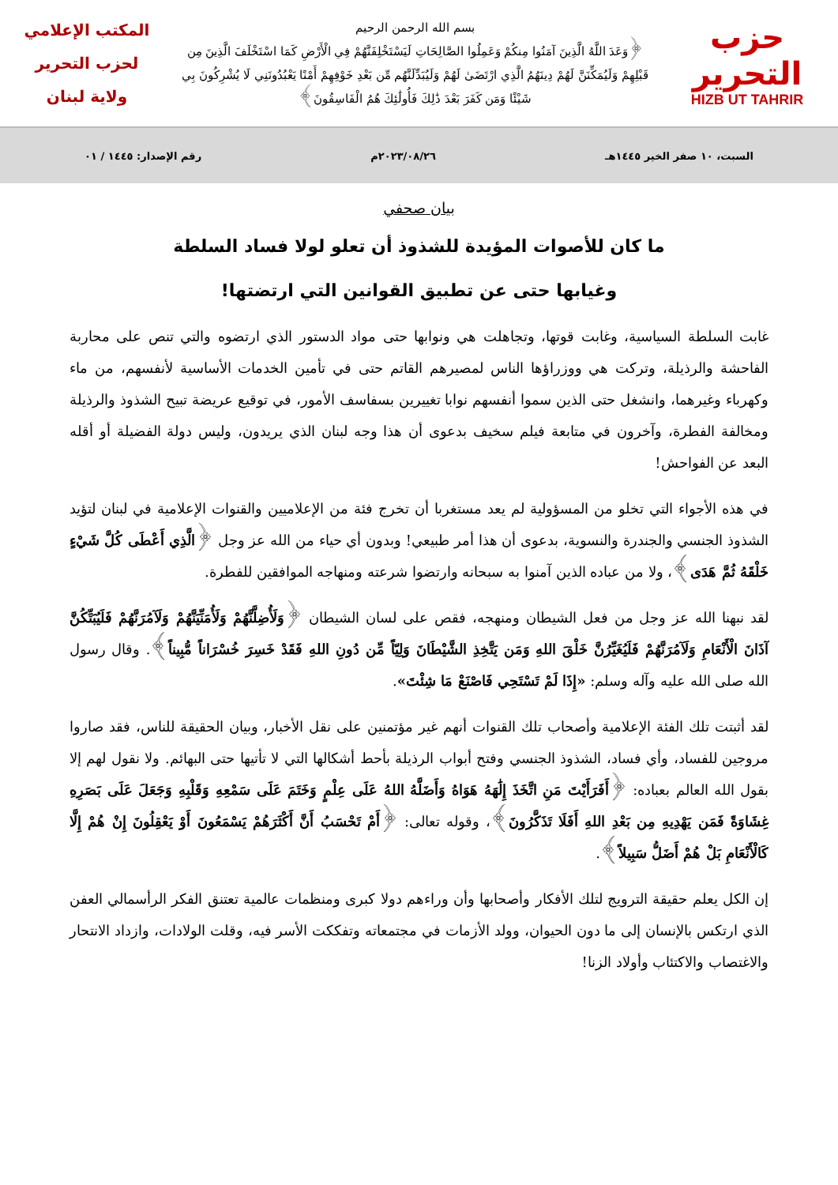حزب التحرير
HIZB UT TAHRIR
بسم الله الرحمن الرحيم
﴿وَعَدَ اللَّهُ الَّذِينَ آمَنُوا مِنكُمْ وَعَمِلُوا الصَّالِحَاتِ لَيَسْتَخْلِفَنَّهُمْ فِي الْأَرْضِ كَمَا اسْتَخْلَفَ الَّذِينَ مِن قَبْلِهِمْ وَلَيُمَكِّنَنَّ لَهُمْ دِينَهُمُ الَّذِي ارْتَضَىٰ لَهُمْ وَلَيُبَدِّلَنَّهُم مِّن بَعْدِ خَوْفِهِمْ أَمْنًا يَعْبُدُونَنِي لَا يُشْرِكُونَ بِي شَيْئًا وَمَن كَفَرَ بَعْدَ ذَٰلِكَ فَأُولَٰئِكَ هُمُ الْفَاسِقُونَ﴾
المكتب الإعلامي
لحزب التحرير
ولاية لبنان
السبت، ١٠ صفر الخير ١٤٤٥هـ ٢٠٢٣/٠٨/٢٦م رقم الإصدار: ١٤٤٥ / ٠١
بيان صحفي
ما كان للأصوات المؤيدة للشذوذ أن تعلو لولا فساد السلطة
وغيابها حتى عن تطبيق القوانين التي ارتضتها!
غابت السلطة السياسية، وغابت قوتها، وتجاهلت هي ونوابها حتى مواد الدستور الذي ارتضوه والتي تنص على محاربة الفاحشة والرذيلة، وتركت هي ووزراؤها الناس لمصيرهم القاتم حتى في تأمين الخدمات الأساسية لأنفسهم، من ماء وكهرباء وغيرهما، وانشغل حتى الذين سموا أنفسهم نوابا تغييرين بسفاسف الأمور، في توقيع عريضة تبيح الشذوذ والرذيلة ومخالفة الفطرة، وآخرون في متابعة فيلم سخيف بدعوى أن هذا وجه لبنان الذي يريدون، وليس دولة الفضيلة أو أقله البعد عن الفواحش!
في هذه الأجواء التي تخلو من المسؤولية لم يعد مستغربا أن تخرج فئة من الإعلاميين والقنوات الإعلامية في لبنان لتؤيد الشذوذ الجنسي والجندرة والنسوية، بدعوى أن هذا أمر طبيعي! وبدون أي حياء من الله عز وجل ﴿الَّذِي أَعْطَى كُلَّ شَيْءٍ خَلْقَهُ ثُمَّ هَدَى﴾، ولا من عباده الذين آمنوا به سبحانه وارتضوا شرعته ومنهاجه الموافقين للفطرة.
لقد نبهنا الله عز وجل من فعل الشيطان ومنهجه، فقص على لسان الشيطان ﴿وَلَأُضِلَّنَّهُمْ وَلَأُمَنِّيَنَّهُمْ وَلَآمُرَنَّهُمْ فَلَيُبَتِّكُنَّ آذَانَ الْأَنْعَامِ وَلَآمُرَنَّهُمْ فَلَيُغَيِّرُنَّ خَلْقَ اللهِ وَمَن يَتَّخِذِ الشَّيْطَانَ وَلِيّاً مِّن دُونِ اللهِ فَقَدْ خَسِرَ خُسْرَاناً مُّبِيناً﴾. وقال رسول الله صلى الله عليه وآله وسلم: «إِذَا لَمْ تَسْتَحِي فَاصْنَعْ مَا شِئْتَ».
لقد أثبتت تلك الفئة الإعلامية وأصحاب تلك القنوات أنهم غير مؤتمنين على نقل الأخبار، وبيان الحقيقة للناس، فقد صاروا مروجين للفساد، وأي فساد، الشذوذ الجنسي وفتح أبواب الرذيلة بأحط أشكالها التي لا تأتيها حتى البهائم. ولا نقول لهم إلا بقول الله العالم بعباده: ﴿أَفَرَأَيْتَ مَنِ اتَّخَذَ إِلَٰهَهُ هَوَاهُ وَأَضَلَّهُ اللهُ عَلَى عِلْمٍ وَخَتَمَ عَلَى سَمْعِهِ وَقَلْبِهِ وَجَعَلَ عَلَى بَصَرِهِ غِشَاوَةً فَمَن يَهْدِيهِ مِن بَعْدِ اللهِ أَفَلَا تَذَكَّرُونَ﴾، وقوله تعالى: ﴿أَمْ تَحْسَبُ أَنَّ أَكْثَرَهُمْ يَسْمَعُونَ أَوْ يَعْقِلُونَ إِنْ هُمْ إِلَّا كَالْأَنْعَامِ بَلْ هُمْ أَضَلُّ سَبِيلاً﴾.
إن الكل يعلم حقيقة الترويج لتلك الأفكار وأصحابها وأن وراءهم دولا كبرى ومنظمات عالمية تعتنق الفكر الرأسمالي العفن الذي ارتكس بالإنسان إلى ما دون الحيوان، وولد الأزمات في مجتمعاته وتفككت الأسر فيه، وقلت الولادات، وازداد الانتحار والاغتصاب والاكتئاب وأولاد الزنا!